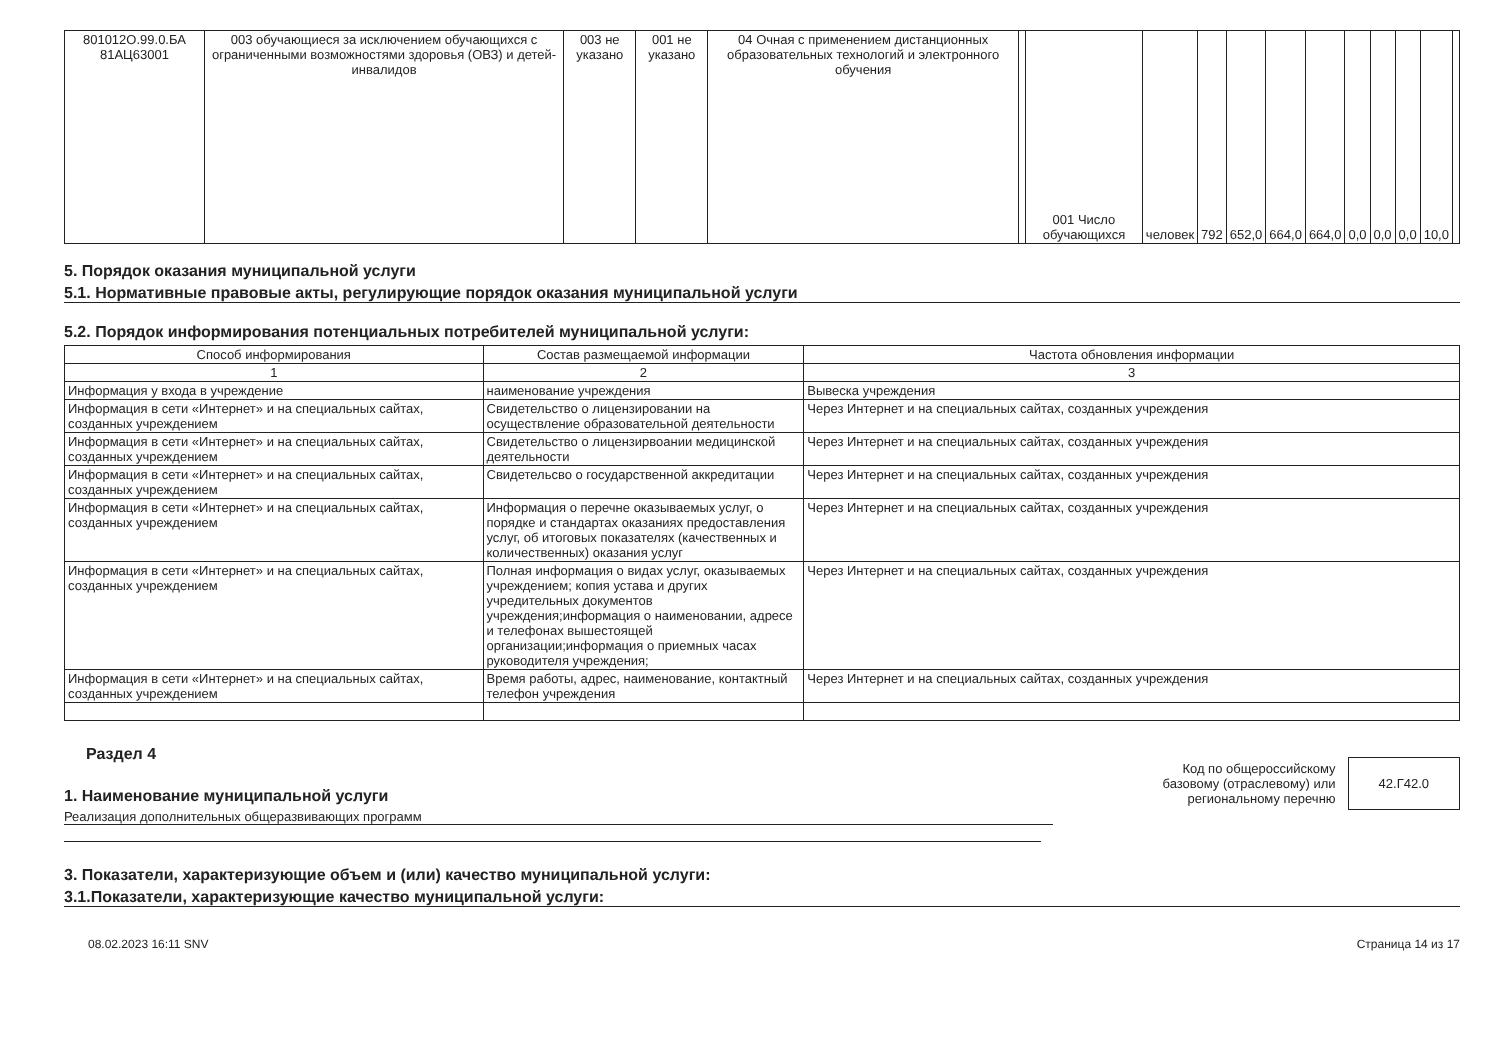| 801012О.99.0.БА 81АЦ63001 | 003 обучающиеся за исключением обучающихся с ограниченными возможностями здоровья (ОВЗ) и детей-инвалидов | 003 не указано | 001 не указано | 04 Очная с применением дистанционных образовательных технологий и электронного обучения | | 001 Число обучающихся | человек | 792 | 652,0 | 664,0 | 664,0 | 0,0 | 0,0 | 0,0 | 10,0 | |
5. Порядок оказания муниципальной услуги
5.1. Нормативные правовые акты, регулирующие порядок оказания муниципальной услуги
5.2. Порядок информирования потенциальных потребителей муниципальной услуги:
| Способ информирования | Состав размещаемой информации | Частота обновления информации |
| --- | --- | --- |
| 1 | 2 | 3 |
| Информация у входа в учреждение | наименование учреждения | Вывеска учреждения |
| Информация в сети «Интернет» и на специальных сайтах, созданных учреждением | Свидетельство о лицензировании на осуществление образовательной деятельности | Через Интернет и на специальных сайтах, созданных учреждения |
| Информация в сети «Интернет» и на специальных сайтах, созданных учреждением | Свидетельство о лицензирвоании медицинской деятельности | Через Интернет и на специальных сайтах, созданных учреждения |
| Информация в сети «Интернет» и на специальных сайтах, созданных учреждением | Свидетельсво о государственной аккредитации | Через Интернет и на специальных сайтах, созданных учреждения |
| Информация в сети «Интернет» и на специальных сайтах, созданных учреждением | Информация о перечне оказываемых услуг, о порядке и стандартах оказаниях предоставления услуг, об итоговых показателях (качественных и количественных) оказания услуг | Через Интернет и на специальных сайтах, созданных учреждения |
| Информация в сети «Интернет» и на специальных сайтах, созданных учреждением | Полная информация о видах услуг, оказываемых учреждением; копия устава и других учредительных документов учреждения;информация о наименовании, адресе и телефонах вышестоящей организации;информация о приемных часах руководителя учреждения; | Через Интернет и на специальных сайтах, созданных учреждения |
| Информация в сети «Интернет» и на специальных сайтах, созданных учреждением | Время работы, адрес, наименование, контактный телефон учреждения | Через Интернет и на специальных сайтах, созданных учреждения |
Раздел 4
1. Наименование муниципальной услуги
Реализация дополнительных общеразвивающих программ
Код по общероссийскому
базовому (отраслевому) или
региональному перечню
42.Г42.0
3. Показатели, характеризующие объем и (или) качество муниципальной услуги:
3.1.Показатели, характеризующие качество муниципальной услуги:
08.02.2023 16:11 SNV Страница 14 из 17